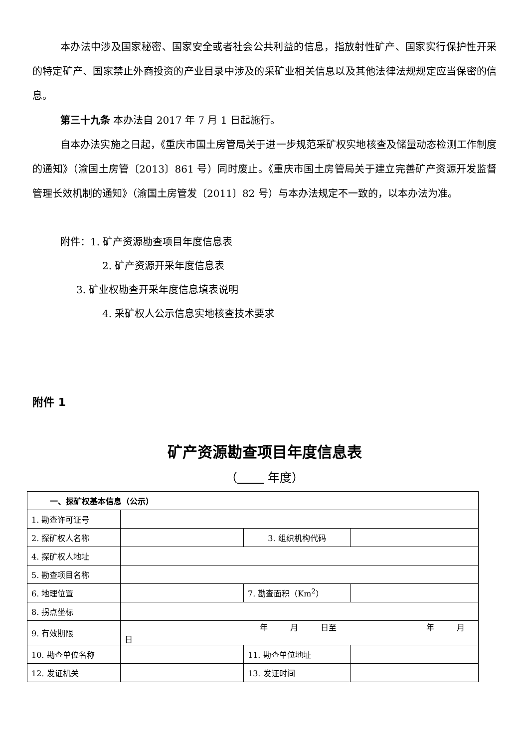本办法中涉及国家秘密、国家安全或者社会公共利益的信息，指放射性矿产、国家实行保护性开采的特定矿产、国家禁止外商投资的产业目录中涉及的采矿业相关信息以及其他法律法规规定应当保密的信息。
第三十九条 本办法自 2017 年 7 月 1 日起施行。
自本办法实施之日起，《重庆市国土房管局关于进一步规范采矿权实地核查及储量动态检测工作制度的通知》（渝国土房管〔2013〕861 号）同时废止。《重庆市国土房管局关于建立完善矿产资源开发监督管理长效机制的通知》（渝国土房管发〔2011〕82 号）与本办法规定不一致的，以本办法为准。
附件：1. 矿产资源勘查项目年度信息表
2. 矿产资源开采年度信息表
3. 矿业权勘查开采年度信息填表说明
4. 采矿权人公示信息实地核查技术要求
附件 1
矿产资源勘查项目年度信息表
（ 年度）
| 一、探矿权基本信息（公示） | | | | |
| 1. 勘查许可证号 | | | | |
| 2. 探矿权人名称 | | 3. 组织机构代码 | | |
| 4. 探矿权人地址 | | | | |
| 5. 勘查项目名称 | | | | |
| 6. 地理位置 | | | 7. 勘查面积（Km<sup>2</sup>） | |
| 8. 拐点坐标 | | | | |
| 9. 有效期限 | 年 月 日至 年 月 日 | | | |
| 10. 勘查单位名称 | | | 11. 勘查单位地址 | |
| 12. 发证机关 | | | 13. 发证时间 | |